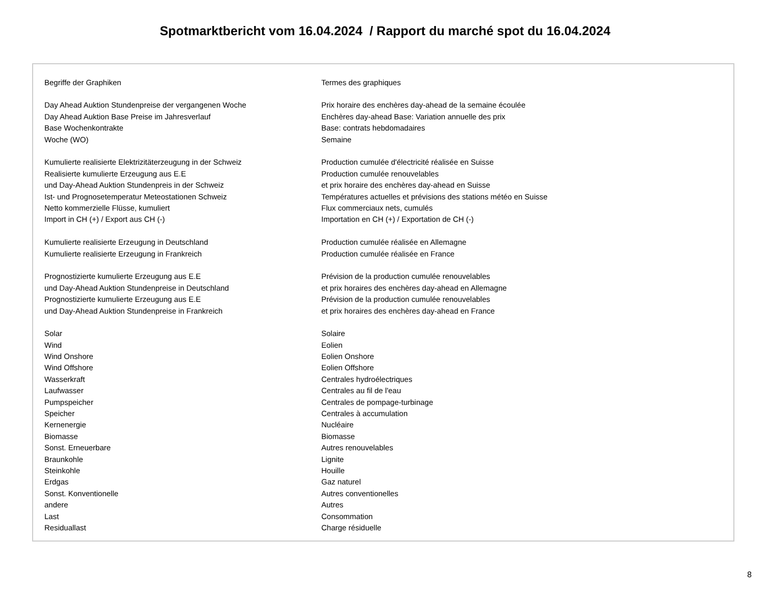Spotmarktbericht vom 16.04.2024 / Rapport du marché spot du 16.04.2024
| Begriffe der Graphiken | Termes des graphiques |
| Day Ahead Auktion Stundenpreise der vergangenen Woche | Prix horaire des enchères day-ahead de la semaine écoulée |
| Day Ahead Auktion Base Preise im Jahresverlauf | Enchères day-ahead Base: Variation annuelle des prix |
| Base Wochenkontrakte | Base: contrats hebdomadaires |
| Woche (WO) | Semaine |
| Kumulierte realisierte Elektrizitäterzeugung in der Schweiz | Production cumulée d'électricité réalisée en Suisse |
| Realisierte kumulierte Erzeugung aus E.E | Production cumulée renouvelables |
| und Day-Ahead Auktion Stundenpreis in der Schweiz | et prix horaire des enchères day-ahead en Suisse |
| Ist- und Prognosetemperatur Meteostationen Schweiz | Températures actuelles et prévisions des stations météo en Suisse |
| Netto kommerzielle Flüsse, kumuliert | Flux commerciaux nets, cumulés |
| Import in CH (+) / Export aus CH (-) | Importation en CH (+) / Exportation de CH (-) |
| Kumulierte realisierte Erzeugung in Deutschland | Production cumulée réalisée en Allemagne |
| Kumulierte realisierte Erzeugung in Frankreich | Production cumulée réalisée en France |
| Prognostizierte kumulierte Erzeugung aus E.E | Prévision de la production cumulée renouvelables |
| und Day-Ahead Auktion Stundenpreise in Deutschland | et prix horaires des enchères day-ahead en Allemagne |
| Prognostizierte kumulierte Erzeugung aus E.E | Prévision de la production cumulée renouvelables |
| und Day-Ahead Auktion Stundenpreise in Frankreich | et prix horaires des enchères day-ahead en France |
| Solar | Solaire |
| Wind | Eolien |
| Wind Onshore | Eolien Onshore |
| Wind Offshore | Eolien Offshore |
| Wasserkraft | Centrales hydroélectriques |
| Laufwasser | Centrales au fil de l'eau |
| Pumpspeicher | Centrales de pompage-turbinage |
| Speicher | Centrales à accumulation |
| Kernenergie | Nucléaire |
| Biomasse | Biomasse |
| Sonst. Erneuerbare | Autres renouvelables |
| Braunkohle | Lignite |
| Steinkohle | Houille |
| Erdgas | Gaz naturel |
| Sonst. Konventionelle | Autres conventionelles |
| andere | Autres |
| Last | Consommation |
| Residuallast | Charge résiduelle |
8